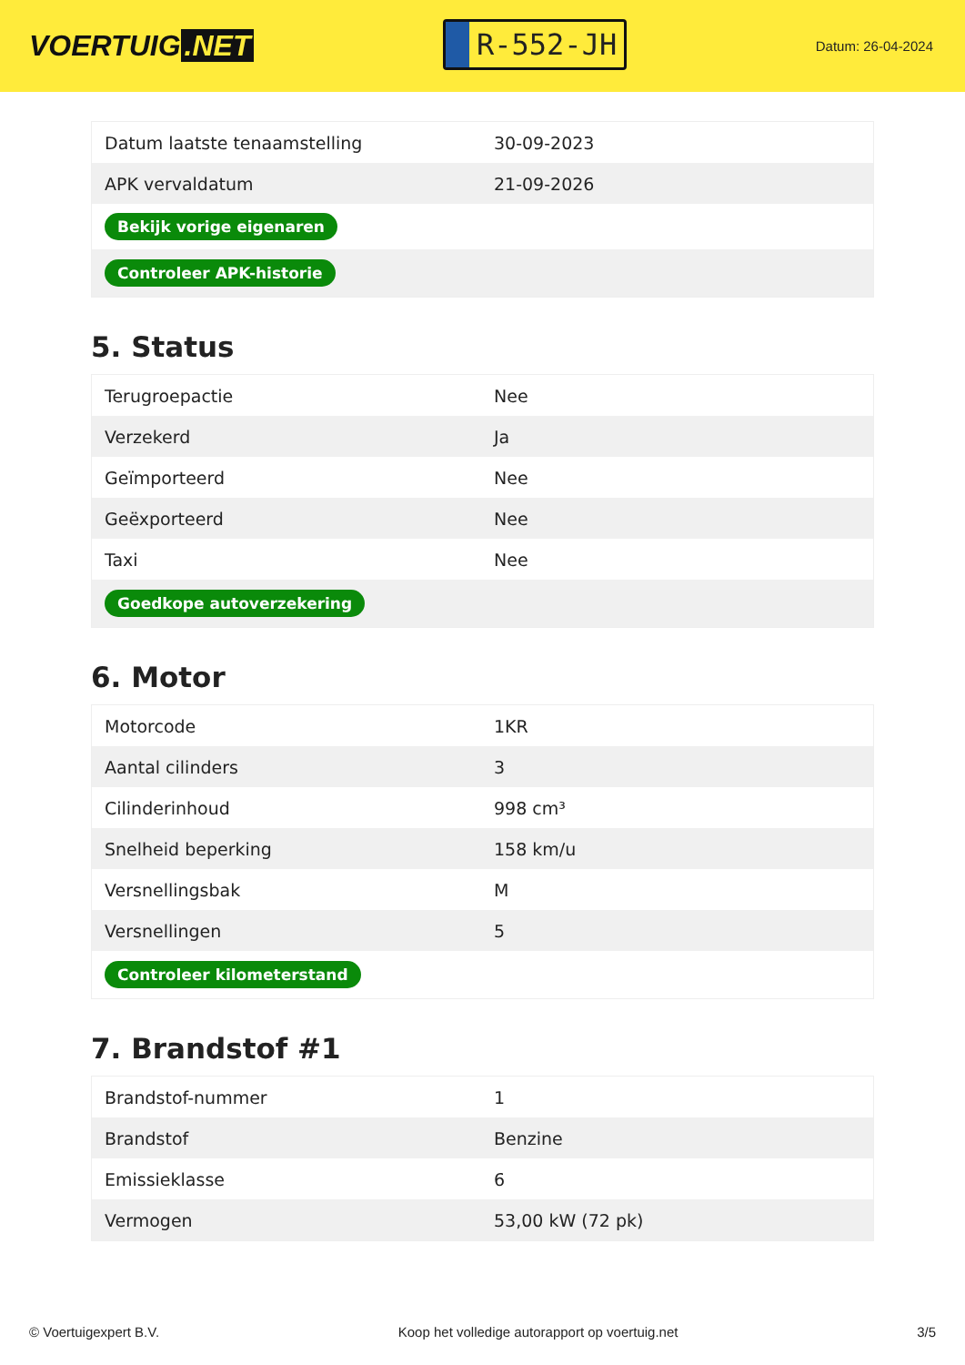VOERTUIG.NET
R-552-JH
Datum: 26-04-2024
| Datum laatste tenaamstelling | 30-09-2023 |
| APK vervaldatum | 21-09-2026 |
| Bekijk vorige eigenaren | |
| Controleer APK-historie | |
5. Status
| Terugroepactie | Nee |
| Verzekerd | Ja |
| Geïmporteerd | Nee |
| Geëxporteerd | Nee |
| Taxi | Nee |
| Goedkope autoverzekering | |
6. Motor
| Motorcode | 1KR |
| Aantal cilinders | 3 |
| Cilinderinhoud | 998 cm³ |
| Snelheid beperking | 158 km/u |
| Versnellingsbak | M |
| Versnellingen | 5 |
| Controleer kilometerstand | |
7. Brandstof #1
| Brandstof-nummer | 1 |
| Brandstof | Benzine |
| Emissieklasse | 6 |
| Vermogen | 53,00 kW (72 pk) |
© Voertuigexpert B.V. Koop het volledige autorapport op voertuig.net 3/5